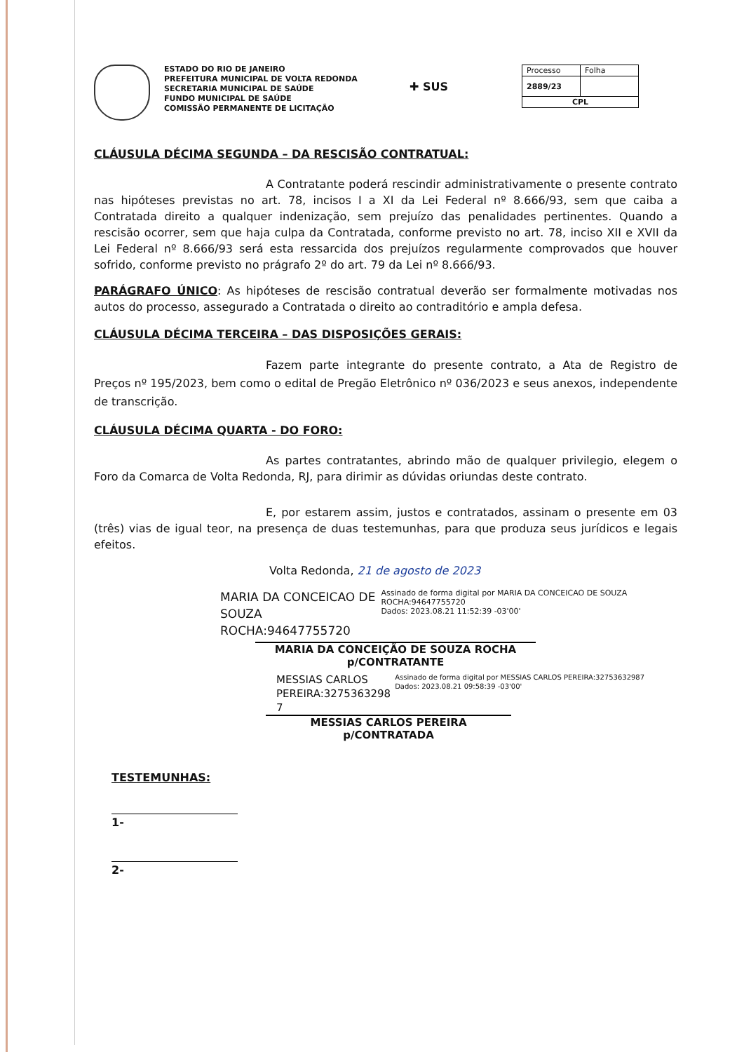ESTADO DO RIO DE JANEIRO
PREFEITURA MUNICIPAL DE VOLTA REDONDA
SECRETARIA MUNICIPAL DE SAÚDE
FUNDO MUNICIPAL DE SAÚDE
COMISSÃO PERMANENTE DE LICITAÇÃO
✚ SUS
| Processo | Folha |
| 2889/23 | |
| CPL | |
CLÁUSULA DÉCIMA SEGUNDA – DA RESCISÃO CONTRATUAL:
A Contratante poderá rescindir administrativamente o presente contrato nas hipóteses previstas no art. 78, incisos I a XI da Lei Federal nº 8.666/93, sem que caiba a Contratada direito a qualquer indenização, sem prejuízo das penalidades pertinentes. Quando a rescisão ocorrer, sem que haja culpa da Contratada, conforme previsto no art. 78, inciso XII e XVII da Lei Federal nº 8.666/93 será esta ressarcida dos prejuízos regularmente comprovados que houver sofrido, conforme previsto no prágrafo 2º do art. 79 da Lei nº 8.666/93.
PARÁGRAFO ÚNICO: As hipóteses de rescisão contratual deverão ser formalmente motivadas nos autos do processo, assegurado a Contratada o direito ao contraditório e ampla defesa.
CLÁUSULA DÉCIMA TERCEIRA – DAS DISPOSIÇÕES GERAIS:
Fazem parte integrante do presente contrato, a Ata de Registro de Preços nº 195/2023, bem como o edital de Pregão Eletrônico nº 036/2023 e seus anexos, independente de transcrição.
CLÁUSULA DÉCIMA QUARTA - DO FORO:
As partes contratantes, abrindo mão de qualquer privilegio, elegem o Foro da Comarca de Volta Redonda, RJ, para dirimir as dúvidas oriundas deste contrato.
E, por estarem assim, justos e contratados, assinam o presente em 03 (três) vias de igual teor, na presença de duas testemunhas, para que produza seus jurídicos e legais efeitos.
Volta Redonda, 21 de agosto de 2023
MARIA DA CONCEICAO DE
SOUZA ROCHA:94647755720
Assinado de forma digital por MARIA DA CONCEICAO DE SOUZA ROCHA:94647755720
Dados: 2023.08.21 11:52:39 -03'00'
MARIA DA CONCEIÇÃO DE SOUZA ROCHA
p/CONTRATANTE
MESSIAS CARLOS
PEREIRA:3275363298
7
Assinado de forma digital por MESSIAS CARLOS PEREIRA:32753632987
Dados: 2023.08.21 09:58:39 -03'00'
MESSIAS CARLOS PEREIRA
p/CONTRATADA
TESTEMUNHAS:
1-
2-